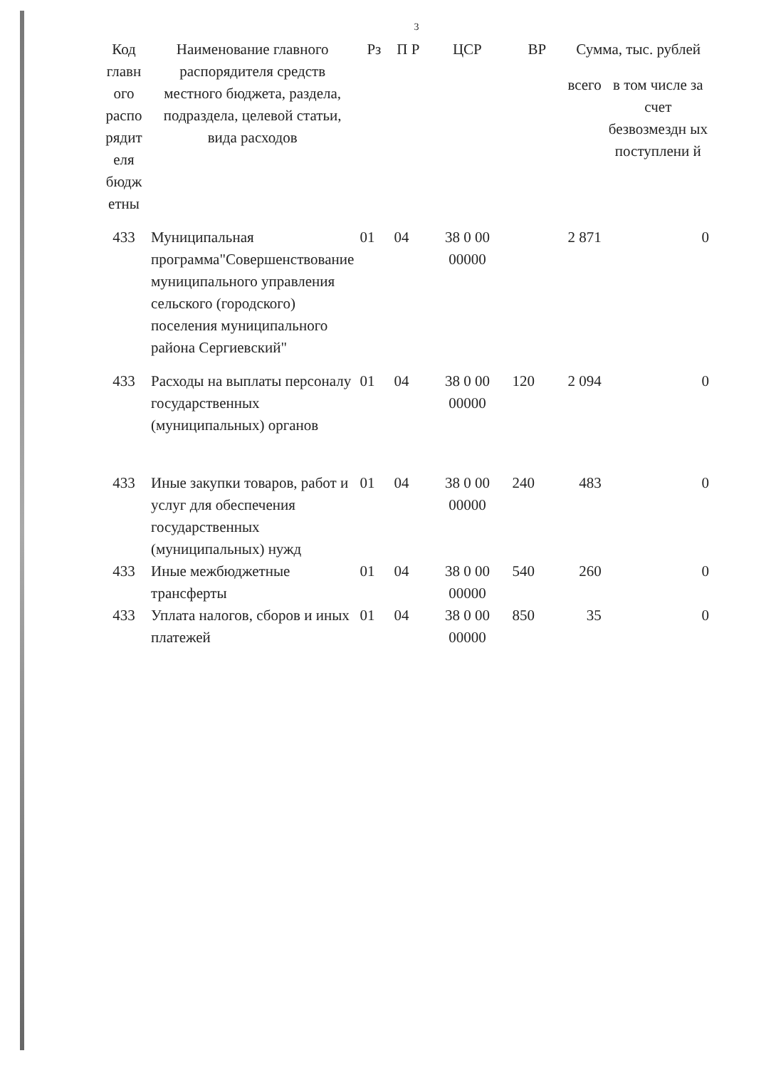3
| Код главн ого распо рядит еля бюдж етны | Наименование главного распорядителя средств местного бюджета, раздела, подраздела, целевой статьи, вида расходов | Рз | П Р | ЦСР | ВР | Сумма, тыс. рублей | |
| --- | --- | --- | --- | --- | --- | --- | --- |
| | | | | | | всего | в том числе за счет безвозмездн ых поступлени й |
| 433 | Муниципальная программа"Совершенствование муниципального управления сельского (городского) поселения муниципального района Сергиевский" | 01 | 04 | 38 0 00 00000 | | 2 871 | 0 |
| 433 | Расходы на выплаты персоналу государственных (муниципальных) органов | 01 | 04 | 38 0 00 00000 | 120 | 2 094 | 0 |
| 433 | Иные закупки товаров, работ и услуг для обеспечения государственных (муниципальных) нужд | 01 | 04 | 38 0 00 00000 | 240 | 483 | 0 |
| 433 | Иные межбюджетные трансферты | 01 | 04 | 38 0 00 00000 | 540 | 260 | 0 |
| 433 | Уплата налогов, сборов и иных платежей | 01 | 04 | 38 0 00 00000 | 850 | 35 | 0 |